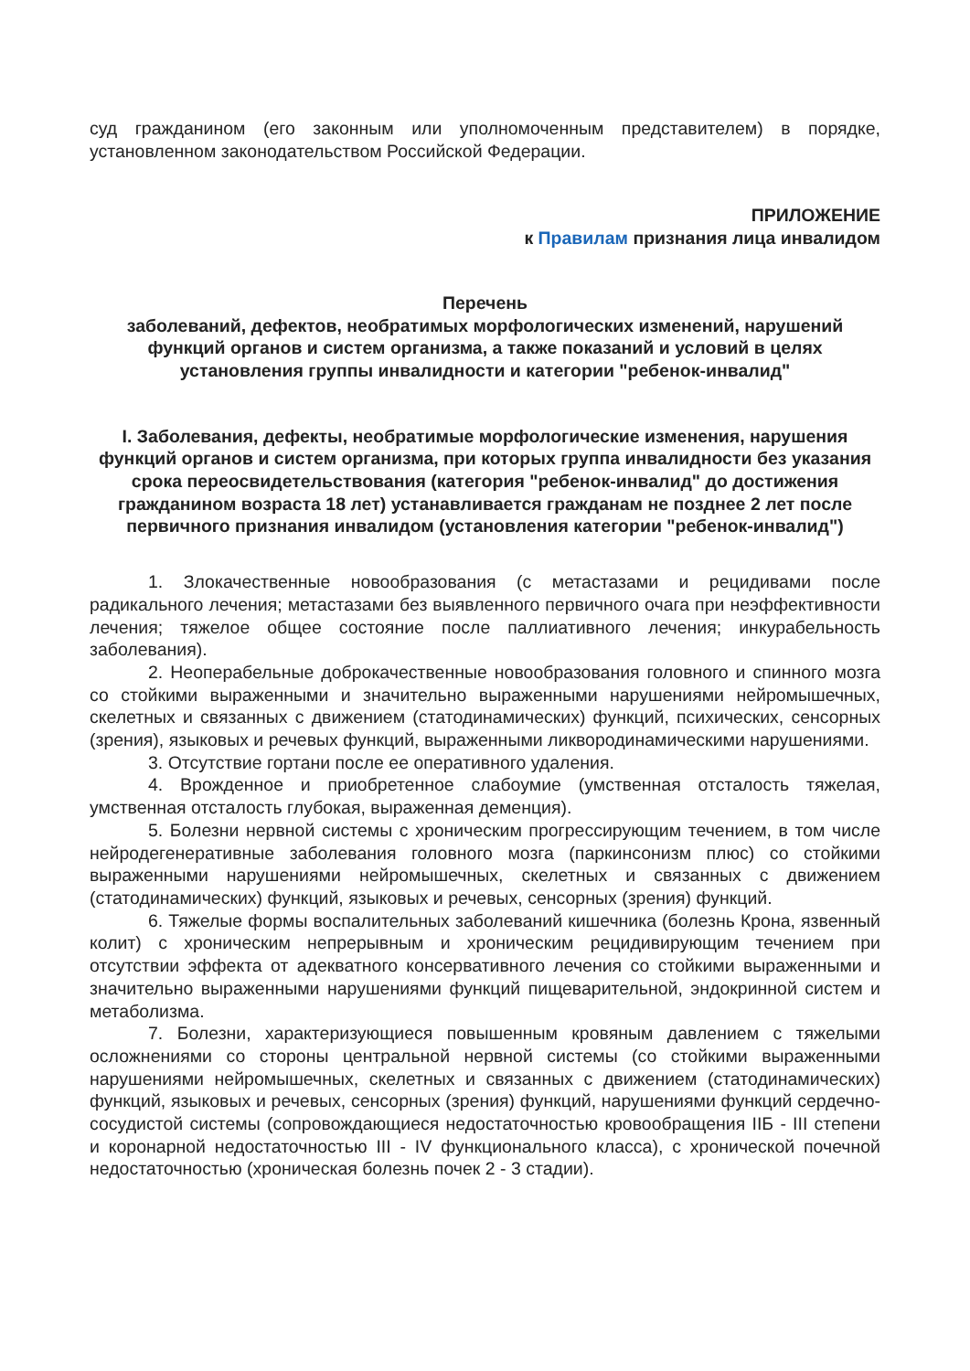суд гражданином (его законным или уполномоченным представителем) в порядке, установленном законодательством Российской Федерации.
ПРИЛОЖЕНИЕ
к Правилам признания лица инвалидом
Перечень
заболеваний, дефектов, необратимых морфологических изменений, нарушений функций органов и систем организма, а также показаний и условий в целях установления группы инвалидности и категории "ребенок-инвалид"
I. Заболевания, дефекты, необратимые морфологические изменения, нарушения функций органов и систем организма, при которых группа инвалидности без указания срока переосвидетельствования (категория "ребенок-инвалид" до достижения гражданином возраста 18 лет) устанавливается гражданам не позднее 2 лет после первичного признания инвалидом (установления категории "ребенок-инвалид")
1. Злокачественные новообразования (с метастазами и рецидивами после радикального лечения; метастазами без выявленного первичного очага при неэффективности лечения; тяжелое общее состояние после паллиативного лечения; инкурабельность заболевания).
2. Неоперабельные доброкачественные новообразования головного и спинного мозга со стойкими выраженными и значительно выраженными нарушениями нейромышечных, скелетных и связанных с движением (статодинамических) функций, психических, сенсорных (зрения), языковых и речевых функций, выраженными ликвородинамическими нарушениями.
3. Отсутствие гортани после ее оперативного удаления.
4. Врожденное и приобретенное слабоумие (умственная отсталость тяжелая, умственная отсталость глубокая, выраженная деменция).
5. Болезни нервной системы с хроническим прогрессирующим течением, в том числе нейродегенеративные заболевания головного мозга (паркинсонизм плюс) со стойкими выраженными нарушениями нейромышечных, скелетных и связанных с движением (статодинамических) функций, языковых и речевых, сенсорных (зрения) функций.
6. Тяжелые формы воспалительных заболеваний кишечника (болезнь Крона, язвенный колит) с хроническим непрерывным и хроническим рецидивирующим течением при отсутствии эффекта от адекватного консервативного лечения со стойкими выраженными и значительно выраженными нарушениями функций пищеварительной, эндокринной систем и метаболизма.
7. Болезни, характеризующиеся повышенным кровяным давлением с тяжелыми осложнениями со стороны центральной нервной системы (со стойкими выраженными нарушениями нейромышечных, скелетных и связанных с движением (статодинамических) функций, языковых и речевых, сенсорных (зрения) функций, нарушениями функций сердечно-сосудистой системы (сопровождающиеся недостаточностью кровообращения IIБ - III степени и коронарной недостаточностью III - IV функционального класса), с хронической почечной недостаточностью (хроническая болезнь почек 2 - 3 стадии).